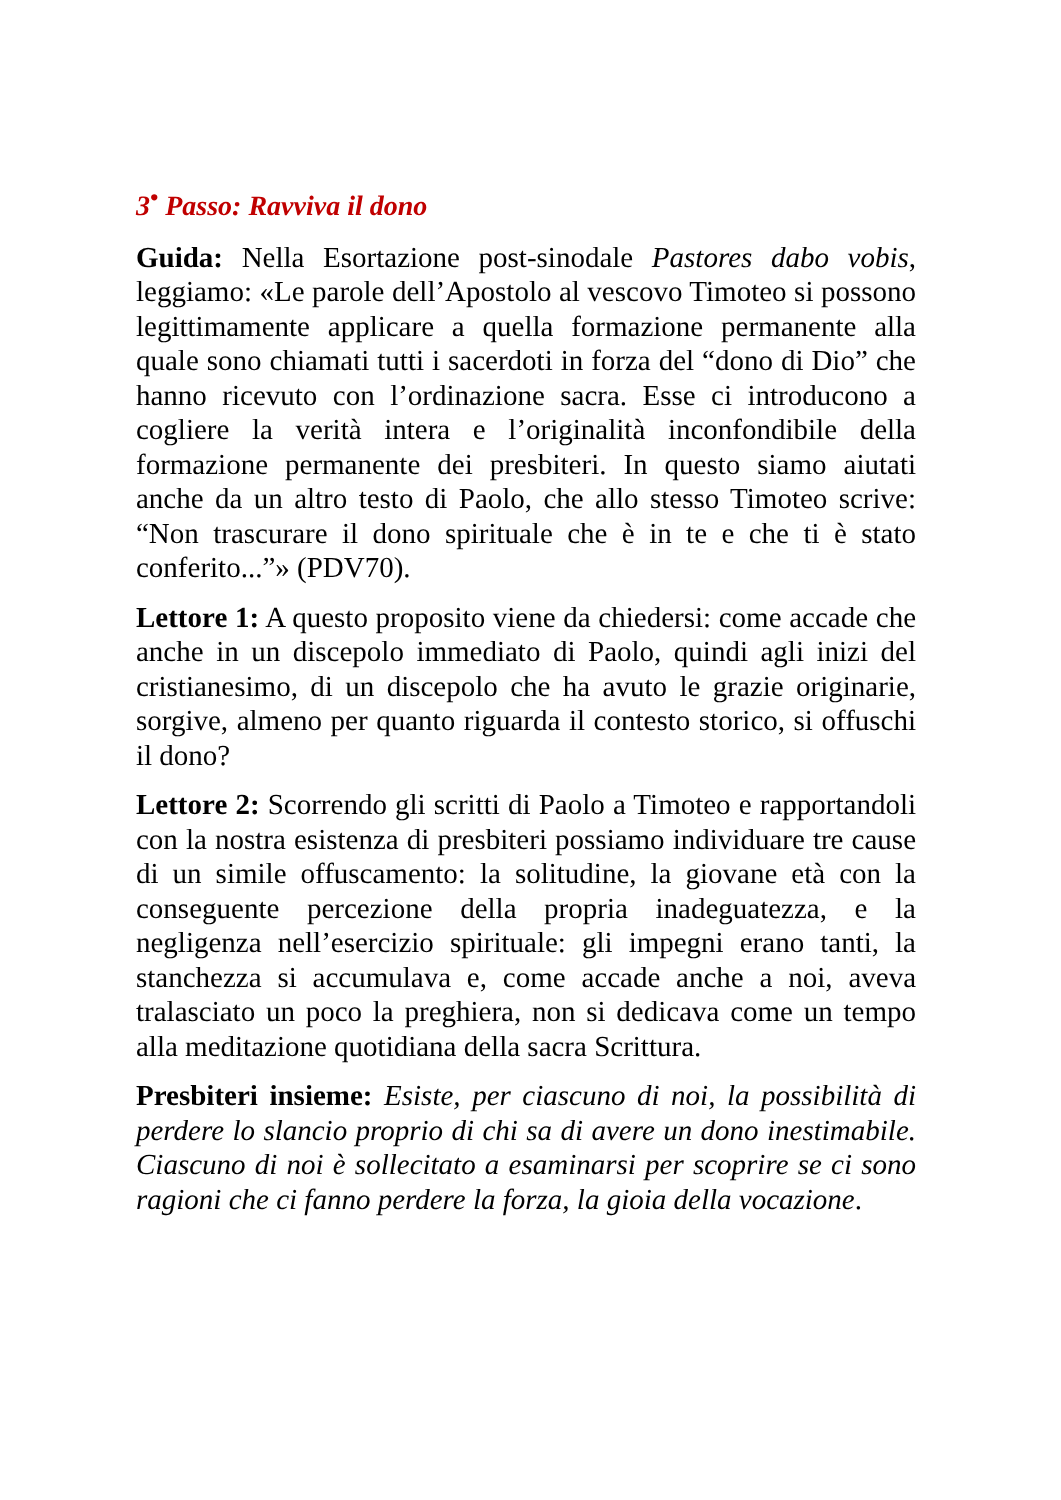3<sup>•</sup> Passo: Ravviva il dono
Guida: Nella Esortazione post-sinodale Pastores dabo vobis, leggiamo: «Le parole dell’Apostolo al vescovo Timoteo si possono legittimamente applicare a quella formazione permanente alla quale sono chiamati tutti i sacerdoti in forza del “dono di Dio” che hanno ricevuto con l’ordinazione sacra. Esse ci introducono a cogliere la verità intera e l’originalità inconfondibile della formazione permanente dei presbiteri. In questo siamo aiutati anche da un altro testo di Paolo, che allo stesso Timoteo scrive: “Non trascurare il dono spirituale che è in te e che ti è stato conferito...”» (PDV70).
Lettore 1: A questo proposito viene da chiedersi: come accade che anche in un discepolo immediato di Paolo, quindi agli inizi del cristianesimo, di un discepolo che ha avuto le grazie originarie, sorgive, almeno per quanto riguarda il contesto storico, si offuschi il dono?
Lettore 2: Scorrendo gli scritti di Paolo a Timoteo e rapportandoli con la nostra esistenza di presbiteri possiamo individuare tre cause di un simile offuscamento: la solitudine, la giovane età con la conseguente percezione della propria inadeguatezza, e la negligenza nell’esercizio spirituale: gli impegni erano tanti, la stanchezza si accumulava e, come accade anche a noi, aveva tralasciato un poco la preghiera, non si dedicava come un tempo alla meditazione quotidiana della sacra Scrittura.
Presbiteri insieme: Esiste, per ciascuno di noi, la possibilità di perdere lo slancio proprio di chi sa di avere un dono inestimabile. Ciascuno di noi è sollecitato a esaminarsi per scoprire se ci sono ragioni che ci fanno perdere la forza, la gioia della vocazione.